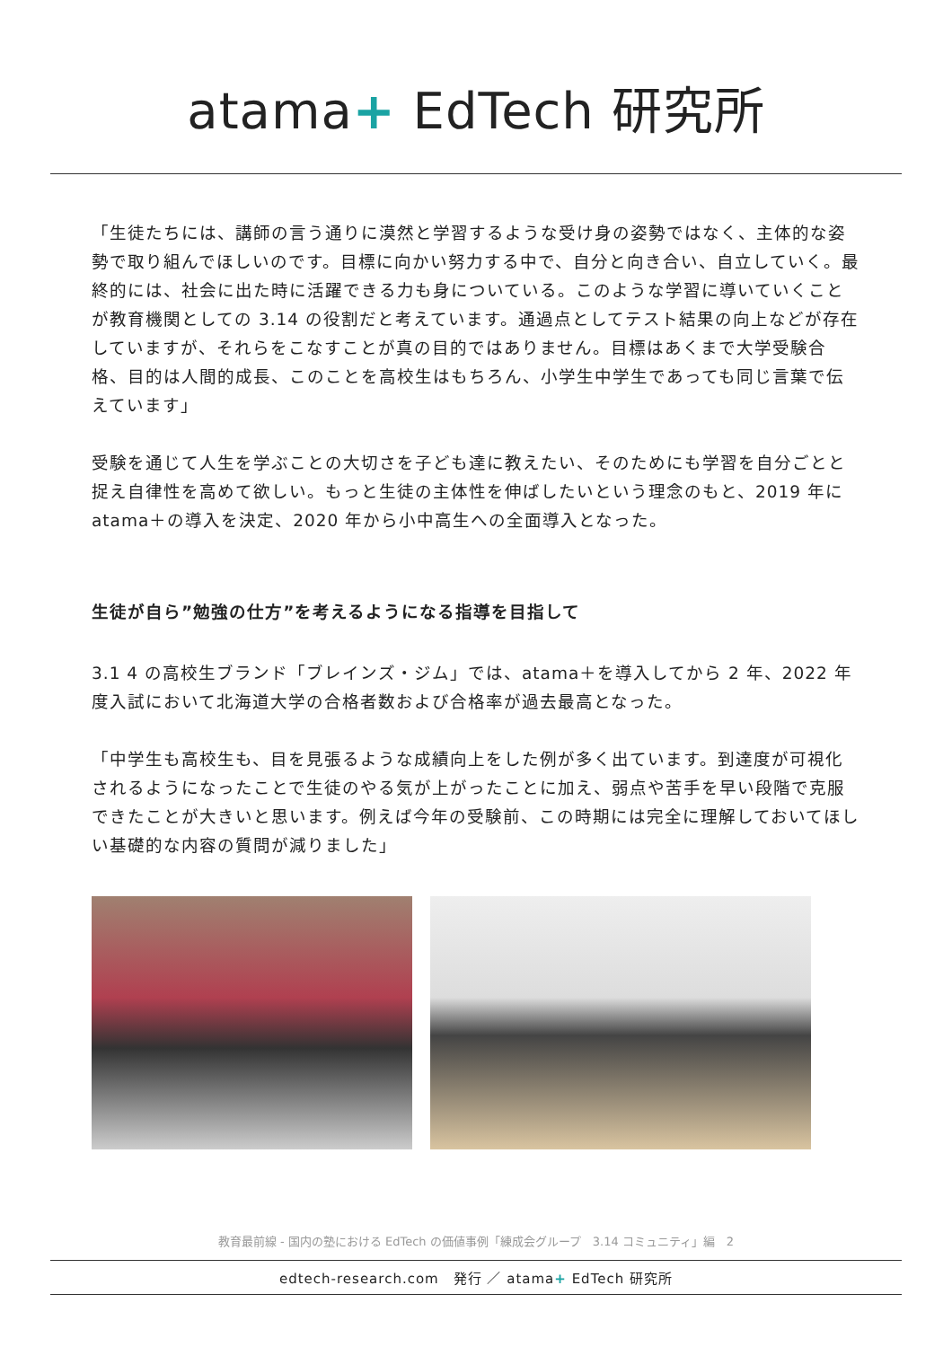atama+ EdTech 研究所
「生徒たちには、講師の言う通りに漠然と学習するような受け身の姿勢ではなく、主体的な姿勢で取り組んでほしいのです。目標に向かい努力する中で、自分と向き合い、自立していく。最終的には、社会に出た時に活躍できる力も身についている。このような学習に導いていくことが教育機関としての 3.14 の役割だと考えています。通過点としてテスト結果の向上などが存在していますが、それらをこなすことが真の目的ではありません。目標はあくまで大学受験合格、目的は人間的成長、このことを高校生はもちろん、小学生中学生であっても同じ言葉で伝えています」
受験を通じて人生を学ぶことの大切さを子ども達に教えたい、そのためにも学習を自分ごとと捉え自律性を高めて欲しい。もっと生徒の主体性を伸ばしたいという理念のもと、2019 年に atama＋の導入を決定、2020 年から小中高生への全面導入となった。
生徒が自ら”勉強の仕方”を考えるようになる指導を目指して
3.1 4 の高校生ブランド「ブレインズ・ジム」では、atama＋を導入してから 2 年、2022 年度入試において北海道大学の合格者数および合格率が過去最高となった。
「中学生も高校生も、目を見張るような成績向上をした例が多く出ています。到達度が可視化されるようになったことで生徒のやる気が上がったことに加え、弱点や苦手を早い段階で克服できたことが大きいと思います。例えば今年の受験前、この時期には完全に理解しておいてほしい基礎的な内容の質問が減りました」
教育最前線 - 国内の塾における EdTech の価値事例「練成会グループ　3.14 コミュニティ」編　2
edtech-research.com　発行 ／ atama+ EdTech 研究所